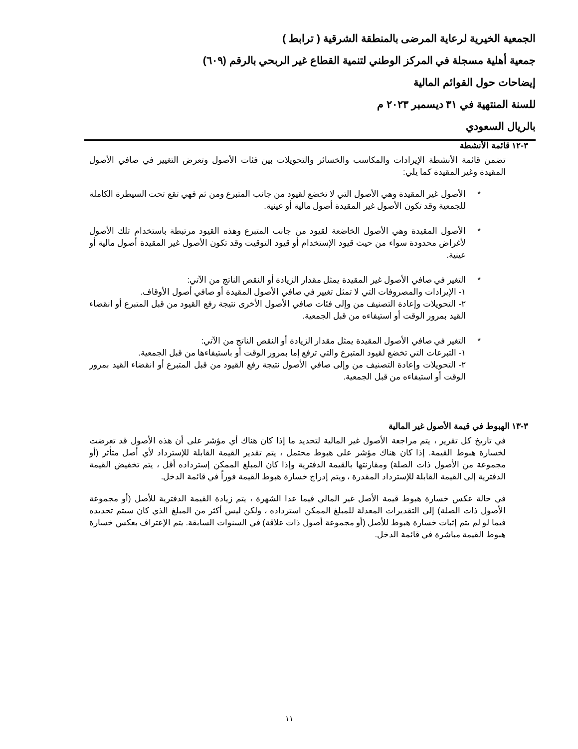الجمعية الخيرية لرعاية المرضى بالمنطقة الشرقية ( ترابط )
جمعية أهلية مسجلة في المركز الوطني لتنمية القطاع غير الربحي بالرقم (٦٠٩)
إيضاحات حول القوائم المالية
للسنة المنتهية في ٣١ ديسمبر ٢٠٢٣ م
بالريال السعودي
٣-١٢ قائمة الأنشطة
تضمن قائمة الأنشطة الإيرادات والمكاسب والخسائر والتحويلات بين فئات الأصول وتعرض التغيير في صافي الأصول المقيدة وغير المقيدة كما يلي:
* الأصول غير المقيدة وهي الأصول التي لا تخضع لقيود من جانب المتبرع ومن ثم فهي تقع تحت السيطرة الكاملة للجمعية وقد تكون الأصول غير المقيدة أصول مالية أو عينية.
* الأصول المقيدة وهي الأصول الخاضعة لقيود من جانب المتبرع وهذه القيود مرتبطة باستخدام تلك الأصول لأغراض محدودة سواء من حيث قيود الإستخدام أو قيود التوقيت وقد تكون الأصول غير المقيدة أصول مالية أو عينية.
* التغير في صافي الأصول غير المقيدة يمثل مقدار الزيادة أو النقص الناتج من الآتي:
١- الإيرادات والمصروفات التي لا تمثل تغيير في صافي الأصول المقيدة أو صافي أصول الأوقاف.
٢- التحويلات وإعادة التصنيف من وإلى فئات صافي الأصول الأخرى نتيجة رفع القيود من قبل المتبرع أو انقضاء القيد بمرور الوقت أو استيفاءه من قبل الجمعية.
* التغير في صافي الأصول المقيدة يمثل مقدار الزيادة أو النقص الناتج من الآتي:
١- التبرعات التي تخضع لقيود المتبرع والتي ترفع إما بمرور الوقت أو باستيفاءها من قبل الجمعية.
٢- التحويلات وإعادة التصنيف من وإلى صافي الأصول نتيجة رفع القيود من قبل المتبرع أو انقضاء القيد بمرور الوقت أو استيفاءه من قبل الجمعية.
٣-١٣ الهبوط في قيمة الأصول غير المالية
في تاريخ كل تقرير ، يتم مراجعة الأصول غير المالية لتحديد ما إذا كان هناك أي مؤشر على أن هذه الأصول قد تعرضت لخسارة هبوط القيمة. إذا كان هناك مؤشر على هبوط محتمل ، يتم تقدير القيمة القابلة للإسترداد لأي أصل متأثر (أو مجموعة من الأصول ذات الصلة) ومقارنتها بالقيمة الدفترية وإذا كان المبلغ الممكن إسترداده أقل ، يتم تخفيض القيمة الدفترية إلى القيمة القابلة للإسترداد المقدرة ، ويتم إدراج خسارة هبوط القيمة فوراً في قائمة الدخل.
في حالة عكس خسارة هبوط قيمة الأصل غير المالي فيما عدا الشهرة ، يتم زيادة القيمة الدفترية للأصل (أو مجموعة الأصول ذات الصلة) إلى التقديرات المعدلة للمبلغ الممكن استرداده ، ولكن ليس أكثر من المبلغ الذي كان سيتم تحديده فيما لو لم يتم إثبات خسارة هبوط للأصل (أو مجموعة أصول ذات علاقة) في السنوات السابقة. يتم الإعتراف بعكس خسارة هبوط القيمة مباشرة في قائمة الدخل.
١١